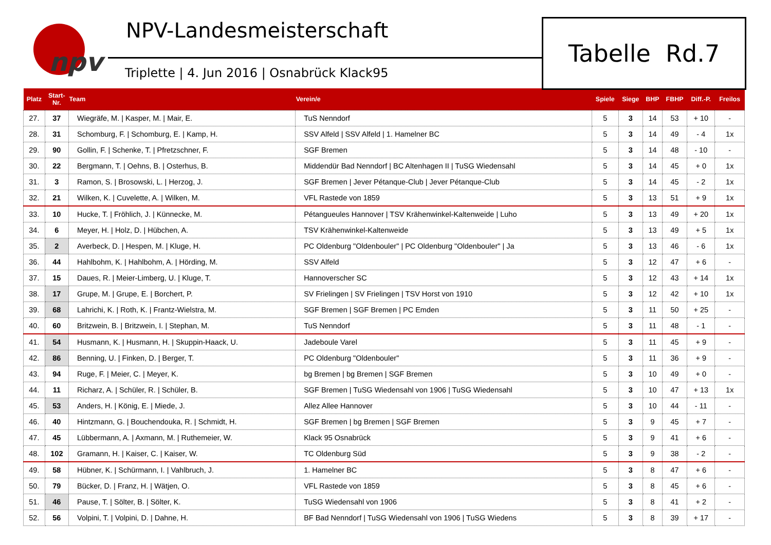npv
NPV-Landesmeisterschaft
Triplette | 4. Jun 2016 | Osnabrück Klack95
Tabelle Rd.7
| Platz | Start- Nr. | Team | Verein/e | Spiele | Siege | BHP | FBHP | Diff.-P. | Freilos |
| --- | --- | --- | --- | --- | --- | --- | --- | --- | --- |
| 27. | 37 | Wiegräfe, M. / Kasper, M. / Mair, E. | TuS Nenndorf | 5 | 3 | 14 | 53 | + 10 | - |
| 28. | 31 | Schomburg, F. / Schomburg, E. / Kamp, H. | SSV Alfeld / SSV Alfeld / 1. Hamelner BC | 5 | 3 | 14 | 49 | - 4 | 1x |
| 29. | 90 | Gollin, F. / Schenke, T. / Pfretzschner, F. | SGF Bremen | 5 | 3 | 14 | 48 | - 10 | - |
| 30. | 22 | Bergmann, T. / Oehns, B. / Osterhus, B. | Middendür Bad Nenndorf / BC Altenhagen II / TuSG Wiedensahl | 5 | 3 | 14 | 45 | + 0 | 1x |
| 31. | 3 | Ramon, S. / Brosowski, L. / Herzog, J. | SGF Bremen / Jever Pétanque-Club / Jever Pétanque-Club | 5 | 3 | 14 | 45 | - 2 | 1x |
| 32. | 21 | Wilken, K. / Cuvelette, A. / Wilken, M. | VFL Rastede von 1859 | 5 | 3 | 13 | 51 | + 9 | 1x |
| 33. | 10 | Hucke, T. / Fröhlich, J. / Künnecke, M. | Pétangueules Hannover / TSV Krähenwinkel-Kaltenweide / Luho | 5 | 3 | 13 | 49 | + 20 | 1x |
| 34. | 6 | Meyer, H. / Holz, D. / Hübchen, A. | TSV Krähenwinkel-Kaltenweide | 5 | 3 | 13 | 49 | + 5 | 1x |
| 35. | 2 | Averbeck, D. / Hespen, M. / Kluge, H. | PC Oldenburg "Oldenbouler" / PC Oldenburg "Oldenbouler" / Ja | 5 | 3 | 13 | 46 | - 6 | 1x |
| 36. | 44 | Hahlbohm, K. / Hahlbohm, A. / Hörding, M. | SSV Alfeld | 5 | 3 | 12 | 47 | + 6 | - |
| 37. | 15 | Daues, R. / Meier-Limberg, U. / Kluge, T. | Hannoverscher SC | 5 | 3 | 12 | 43 | + 14 | 1x |
| 38. | 17 | Grupe, M. / Grupe, E. / Borchert, P. | SV Frielingen / SV Frielingen / TSV Horst von 1910 | 5 | 3 | 12 | 42 | + 10 | 1x |
| 39. | 68 | Lahrichi, K. / Roth, K. / Frantz-Wielstra, M. | SGF Bremen / SGF Bremen / PC Emden | 5 | 3 | 11 | 50 | + 25 | - |
| 40. | 60 | Britzwein, B. / Britzwein, I. / Stephan, M. | TuS Nenndorf | 5 | 3 | 11 | 48 | - 1 | - |
| 41. | 54 | Husmann, K. / Husmann, H. / Skuppin-Haack, U. | Jadeboule Varel | 5 | 3 | 11 | 45 | + 9 | - |
| 42. | 86 | Benning, U. / Finken, D. / Berger, T. | PC Oldenburg "Oldenbouler" | 5 | 3 | 11 | 36 | + 9 | - |
| 43. | 94 | Ruge, F. / Meier, C. / Meyer, K. | bg Bremen / bg Bremen / SGF Bremen | 5 | 3 | 10 | 49 | + 0 | - |
| 44. | 11 | Richarz, A. / Schüler, R. / Schüler, B. | SGF Bremen / TuSG Wiedensahl von 1906 / TuSG Wiedensahl | 5 | 3 | 10 | 47 | + 13 | 1x |
| 45. | 53 | Anders, H. / König, E. / Miede, J. | Allez Allee Hannover | 5 | 3 | 10 | 44 | - 11 | - |
| 46. | 40 | Hintzmann, G. / Bouchendouka, R. / Schmidt, H. | SGF Bremen / bg Bremen / SGF Bremen | 5 | 3 | 9 | 45 | + 7 | - |
| 47. | 45 | Lübbermann, A. / Axmann, M. / Ruthemeier, W. | Klack 95 Osnabrück | 5 | 3 | 9 | 41 | + 6 | - |
| 48. | 102 | Gramann, H. / Kaiser, C. / Kaiser, W. | TC Oldenburg Süd | 5 | 3 | 9 | 38 | - 2 | - |
| 49. | 58 | Hübner, K. / Schürmann, I. / Vahlbruch, J. | 1. Hamelner BC | 5 | 3 | 8 | 47 | + 6 | - |
| 50. | 79 | Bücker, D. / Franz, H. / Wätjen, O. | VFL Rastede von 1859 | 5 | 3 | 8 | 45 | + 6 | - |
| 51. | 46 | Pause, T. / Sölter, B. / Sölter, K. | TuSG Wiedensahl von 1906 | 5 | 3 | 8 | 41 | + 2 | - |
| 52. | 56 | Volpini, T. / Volpini, D. / Dahne, H. | BF Bad Nenndorf / TuSG Wiedensahl von 1906 / TuSG Wiedens | 5 | 3 | 8 | 39 | + 17 | - |